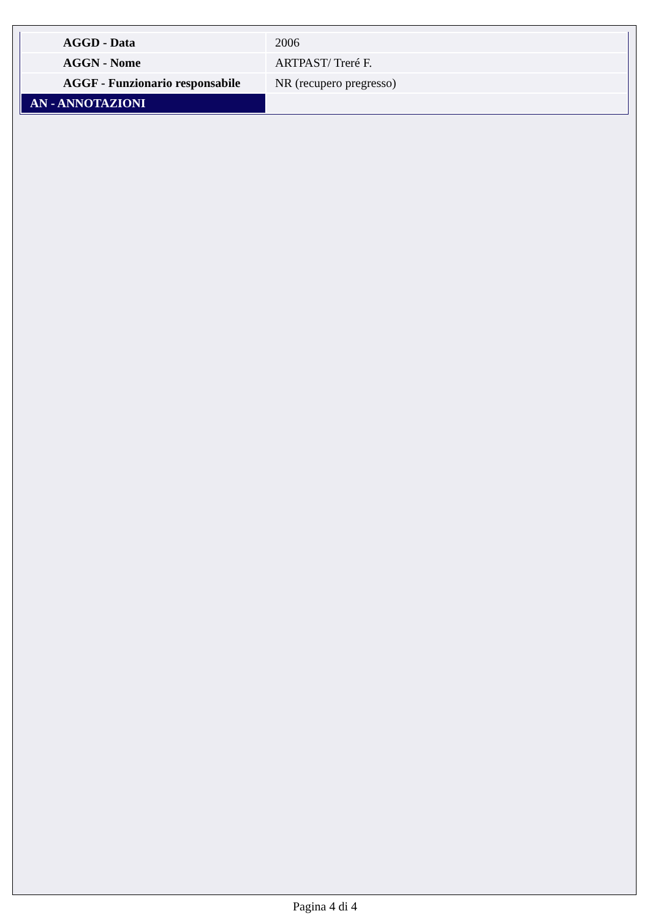| AGGD - Data | 2006 |
| AGGN - Nome | ARTPAST/ Treré F. |
| AGGF - Funzionario responsabile | NR (recupero pregresso) |
| AN - ANNOTAZIONI | |
Pagina 4 di 4